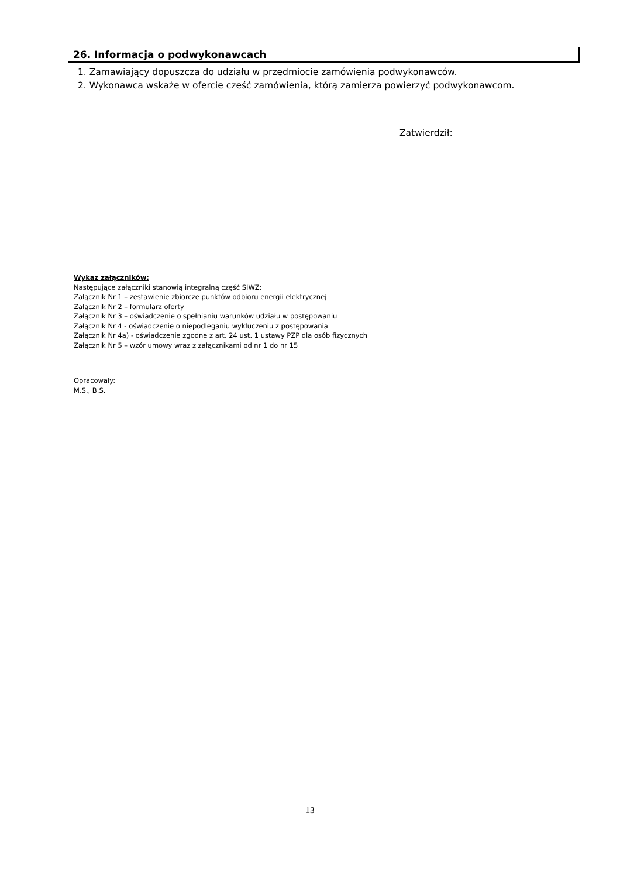26. Informacja o podwykonawcach
1. Zamawiający dopuszcza do udziału w przedmiocie zamówienia podwykonawców.
2. Wykonawca wskaże w ofercie cześć zamówienia, którą zamierza powierzyć podwykonawcom.
Zatwierdził:
Wykaz załączników:
Następujące załączniki stanowią integralną część SIWZ:
Załącznik Nr 1 – zestawienie zbiorcze punktów odbioru energii elektrycznej
Załącznik Nr 2 – formularz oferty
Załącznik Nr 3 – oświadczenie o spełnianiu warunków udziału w postępowaniu
Załącznik Nr 4 - oświadczenie o niepodleganiu wykluczeniu z postępowania
Załącznik Nr 4a) - oświadczenie zgodne z art. 24 ust. 1 ustawy PZP dla osób fizycznych
Załącznik Nr 5 – wzór umowy wraz z załącznikami od nr 1 do nr 15
Opracowały:
M.S., B.S.
13